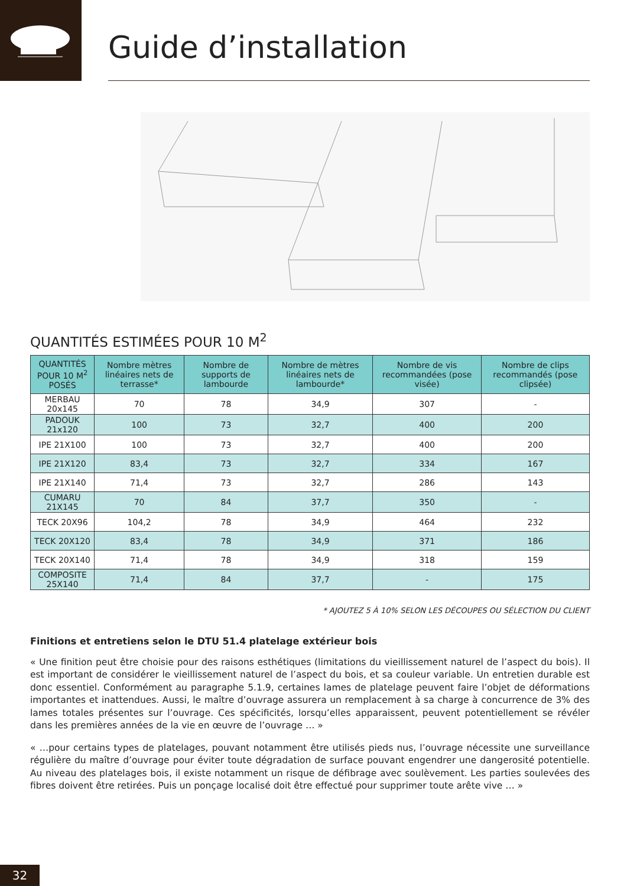Guide d’installation
QUANTITÉS ESTIMÉES POUR 10 M<sup>2</sup>
| QUANTITÉS POUR 10 M<sup>2</sup> POSÉS | Nombre mètres linéaires nets de terrasse* | Nombre de supports de lambourde | Nombre de mètres linéaires nets de lambourde* | Nombre de vis recommandées (pose visée) | Nombre de clips recommandés (pose clipsée) |
| --- | --- | --- | --- | --- | --- |
| MERBAU 20x145 | 70 | 78 | 34,9 | 307 | - |
| PADOUK 21x120 | 100 | 73 | 32,7 | 400 | 200 |
| IPE 21X100 | 100 | 73 | 32,7 | 400 | 200 |
| IPE 21X120 | 83,4 | 73 | 32,7 | 334 | 167 |
| IPE 21X140 | 71,4 | 73 | 32,7 | 286 | 143 |
| CUMARU 21X145 | 70 | 84 | 37,7 | 350 | - |
| TECK 20X96 | 104,2 | 78 | 34,9 | 464 | 232 |
| TECK 20X120 | 83,4 | 78 | 34,9 | 371 | 186 |
| TECK 20X140 | 71,4 | 78 | 34,9 | 318 | 159 |
| COMPOSITE 25X140 | 71,4 | 84 | 37,7 | - | 175 |
* AJOUTEZ 5 À 10% SELON LES DÉCOUPES OU SÉLECTION DU CLIENT
Finitions et entretiens selon le DTU 51.4 platelage extérieur bois
« Une finition peut être choisie pour des raisons esthétiques (limitations du vieillissement naturel de l’aspect du bois). Il est important de considérer le vieillissement naturel de l’aspect du bois, et sa couleur variable. Un entretien durable est donc essentiel. Conformément au paragraphe 5.1.9, certaines lames de platelage peuvent faire l’objet de déformations importantes et inattendues. Aussi, le maître d’ouvrage assurera un remplacement à sa charge à concurrence de 3% des lames totales présentes sur l’ouvrage. Ces spécificités, lorsqu’elles apparaissent, peuvent potentiellement se révéler dans les premières années de la vie en œuvre de l’ouvrage … »
« …pour certains types de platelages, pouvant notamment être utilisés pieds nus, l’ouvrage nécessite une surveillance régulière du maître d’ouvrage pour éviter toute dégradation de surface pouvant engendrer une dangerosité potentielle. Au niveau des platelages bois, il existe notamment un risque de défibrage avec soulèvement. Les parties soulevées des fibres doivent être retirées. Puis un ponçage localisé doit être effectué pour supprimer toute arête vive … »
32